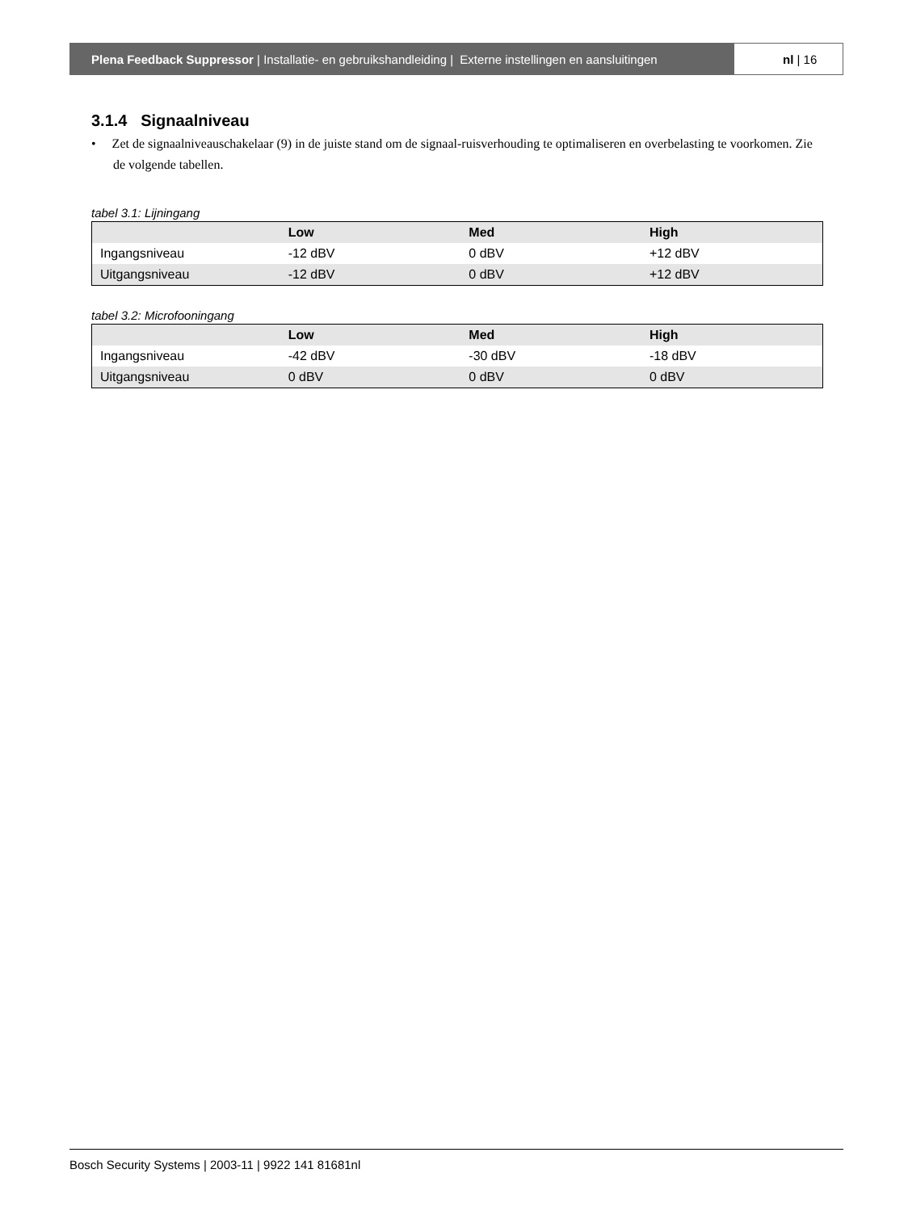Plena Feedback Suppressor | Installatie- en gebruikshandleiding | Externe instellingen en aansluitingen
nl | 16
3.1.4 Signaalniveau
• Zet de signaalniveauschakelaar (9) in de juiste stand om de signaal-ruisverhouding te optimaliseren en overbelasting te voorkomen. Zie de volgende tabellen.
tabel 3.1: Lijningang
| | Low | Med | High |
| --- | --- | --- | --- |
| Ingangsniveau | -12 dBV | 0 dBV | +12 dBV |
| Uitgangsniveau | -12 dBV | 0 dBV | +12 dBV |
tabel 3.2: Microfooningang
| | Low | Med | High |
| --- | --- | --- | --- |
| Ingangsniveau | -42 dBV | -30 dBV | -18 dBV |
| Uitgangsniveau | 0 dBV | 0 dBV | 0 dBV |
Bosch Security Systems | 2003-11 | 9922 141 81681nl